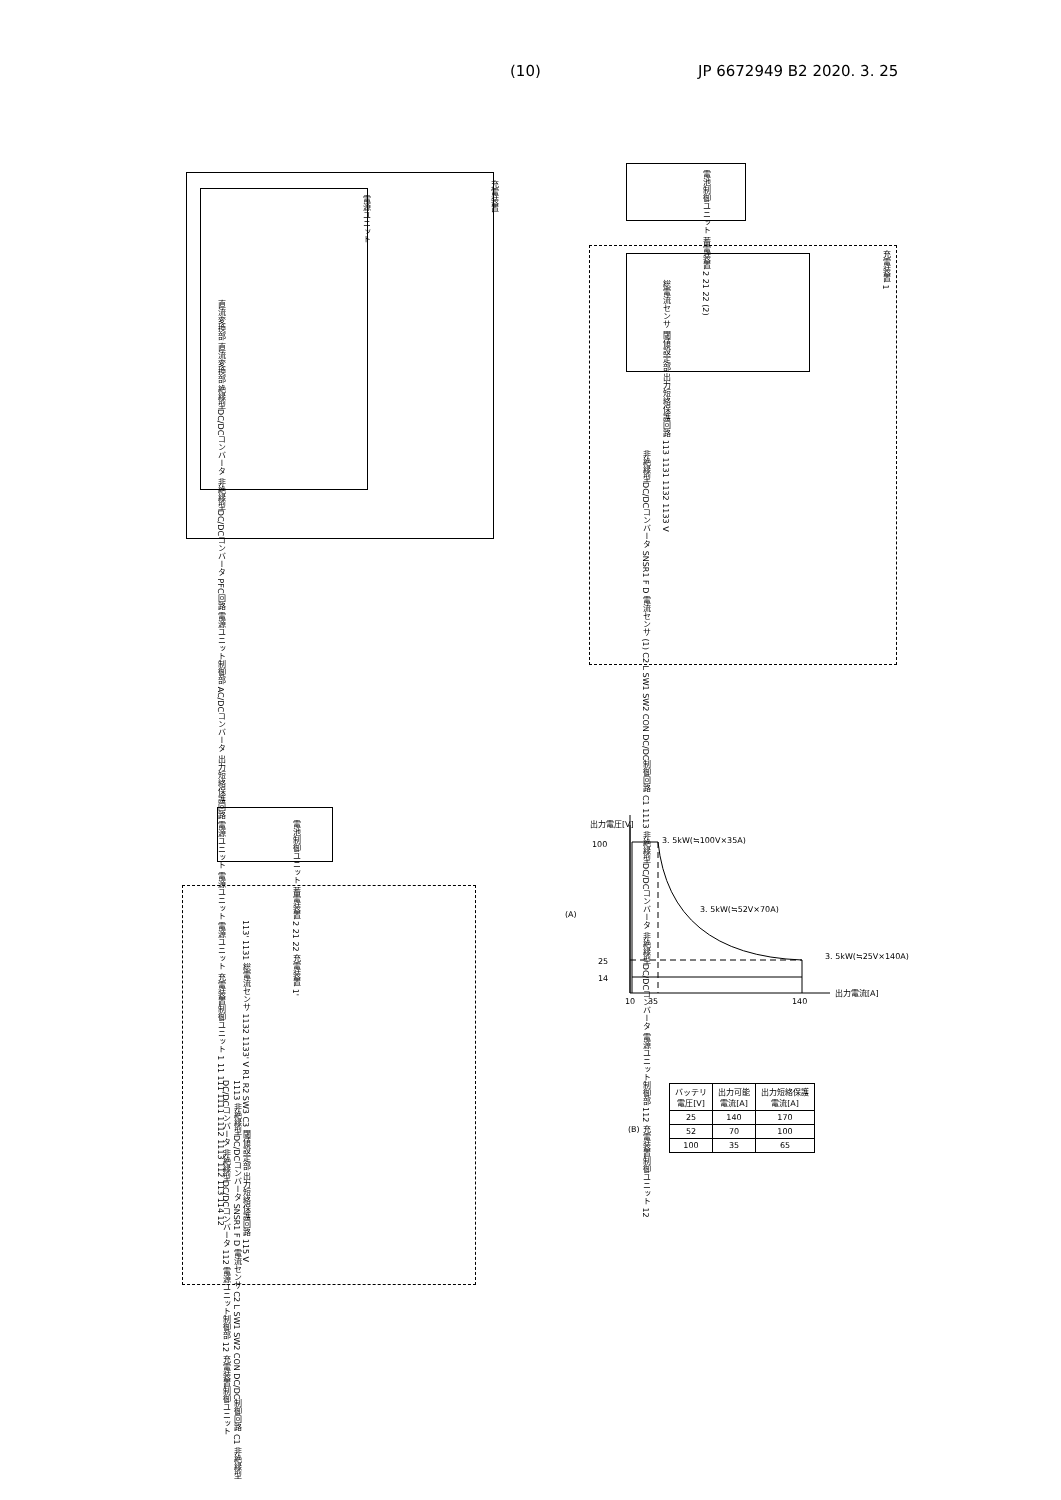(10) JP 6672949 B2 2020. 3. 25
充電装置
電源ユニット
直流変換部 直流変換部 絶縁型DC/DCコンバータ 非絶縁型DC/DCコンバータ PFC回路 電源ユニット制御部 AC/DCコンバータ 出力短絡保護回路 電源ユニット 電源ユニット 電源ユニット 充電装置制御ユニット 1 11 111 1111 1112 1113 112 113 114 12
電池制御ユニット 蓄電装置 2 21 22 (2)
充電装置 1
総電流センサ 閾値設定部 出力短絡保護回路 113 1131 1132 1133 V
非絶縁型DC/DCコンバータ SNSR1 F D 電流センサ (1) C2 L SW1 SW2 CON DC/DC制御回路 C1 1113 非絶縁型DC/DCコンバータ 非絶縁型DC/DCコンバータ 電源ユニット制御部 112 充電装置制御ユニット 12
電池制御ユニット 蓄電装置 2 21 22 充電装置 1'
113' 1131 総電流センサ 1132 1133' V R1 R2 SW3 C3 閾値設定部 出力短絡保護回路 115 V
1113 非絶縁型DC/DCコンバータ SNSR1 F D 電流センサ C2 L SW1 SW2 CON DC/DC制御回路 C1 非絶縁型DC/DCコンバータ 非絶縁型DC/DCコンバータ 112 電源ユニット制御部 12 充電装置制御ユニット
出力電圧[V]
3. 5kW(≒100V×35A)
100
(A)
3. 5kW(≒52V×70A)
3. 5kW(≒25V×140A)
25
14
10 35 140
出力電流[A]
(B)
| バッテリ 電圧[V] | 出力可能 電流[A] | 出力短絡保護 電流[A] |
| --- | --- | --- |
| 25 | 140 | 170 |
| 52 | 70 | 100 |
| 100 | 35 | 65 |